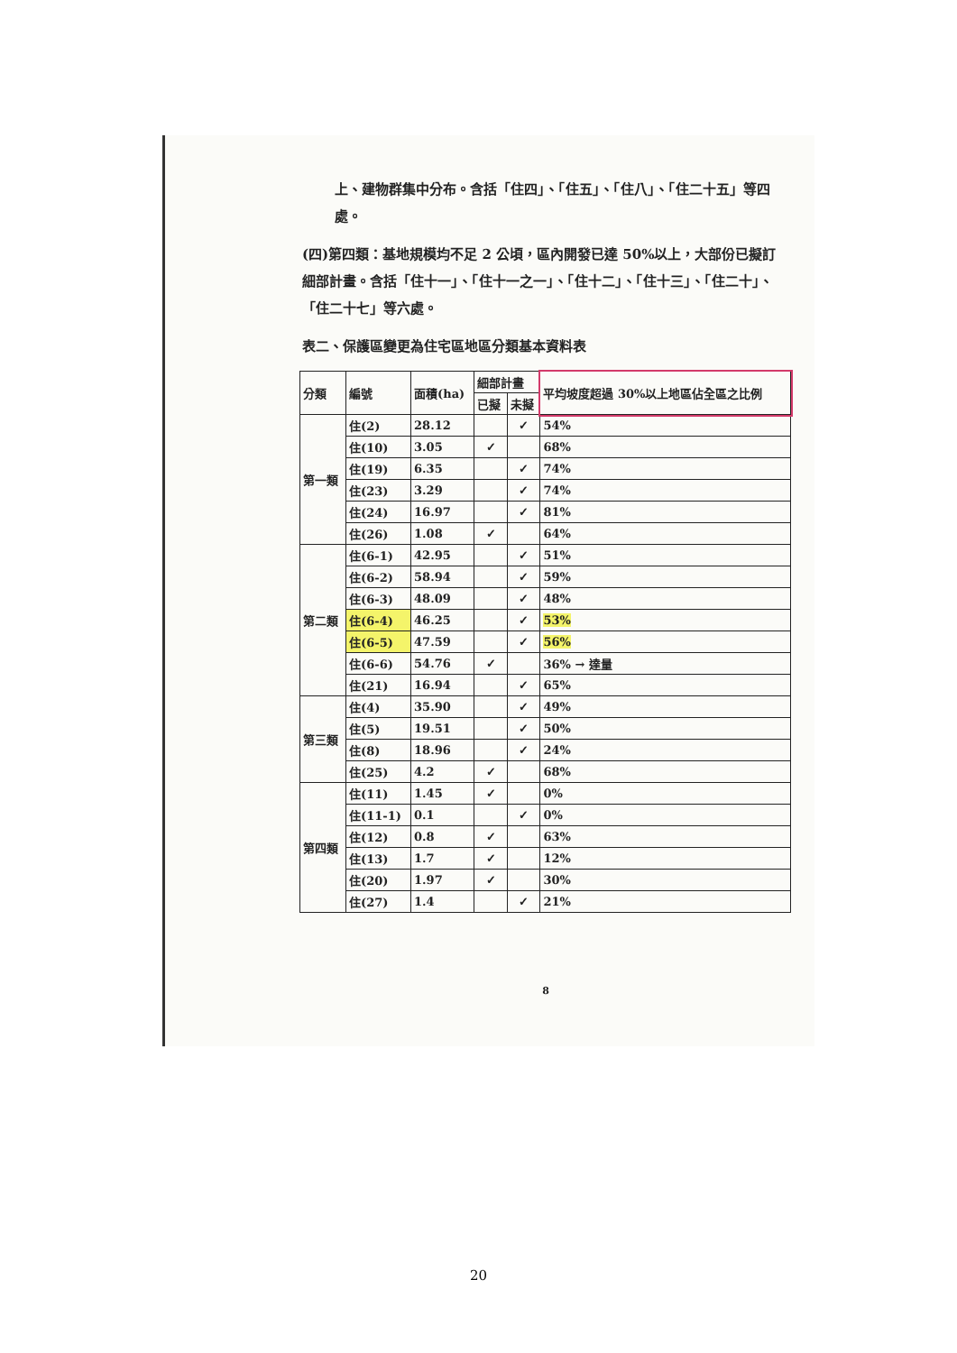上、建物群集中分布。含括「住四」、「住五」、「住八」、「住二十五」等四處。
(四)第四類：基地規模均不足 2 公頃，區內開發已達 50%以上，大部份已擬訂細部計畫。含括「住十一」、「住十一之一」、「住十二」、「住十三」、「住二十」、「住二十七」等六處。
表二、保護區變更為住宅區地區分類基本資料表
| 分類 | 編號 | 面積(ha) | 細部計畫 | | 平均坡度超過 30%以上地區佔全區之比例 |
| --- | --- | --- | --- | --- | --- |
| | | | 已擬 | 未擬 | |
| 第一類 | 住(2) | 28.12 | | ✓ | 54% |
| | 住(10) | 3.05 | ✓ | | 68% |
| | 住(19) | 6.35 | | ✓ | 74% |
| | 住(23) | 3.29 | | ✓ | 74% |
| | 住(24) | 16.97 | | ✓ | 81% |
| | 住(26) | 1.08 | ✓ | | 64% |
| 第二類 | 住(6-1) | 42.95 | | ✓ | 51% |
| | 住(6-2) | 58.94 | | ✓ | 59% |
| | 住(6-3) | 48.09 | | ✓ | 48% |
| | 住(6-4) | 46.25 | | ✓ | 53% |
| | 住(6-5) | 47.59 | | ✓ | 56% |
| | 住(6-6) | 54.76 | ✓ | | 36% → 達量 |
| | 住(21) | 16.94 | | ✓ | 65% |
| 第三類 | 住(4) | 35.90 | | ✓ | 49% |
| | 住(5) | 19.51 | | ✓ | 50% |
| | 住(8) | 18.96 | | ✓ | 24% |
| | 住(25) | 4.2 | ✓ | | 68% |
| 第四類 | 住(11) | 1.45 | ✓ | | 0% |
| | 住(11-1) | 0.1 | | ✓ | 0% |
| | 住(12) | 0.8 | ✓ | | 63% |
| | 住(13) | 1.7 | ✓ | | 12% |
| | 住(20) | 1.97 | ✓ | | 30% |
| | 住(27) | 1.4 | | ✓ | 21% |
8
20